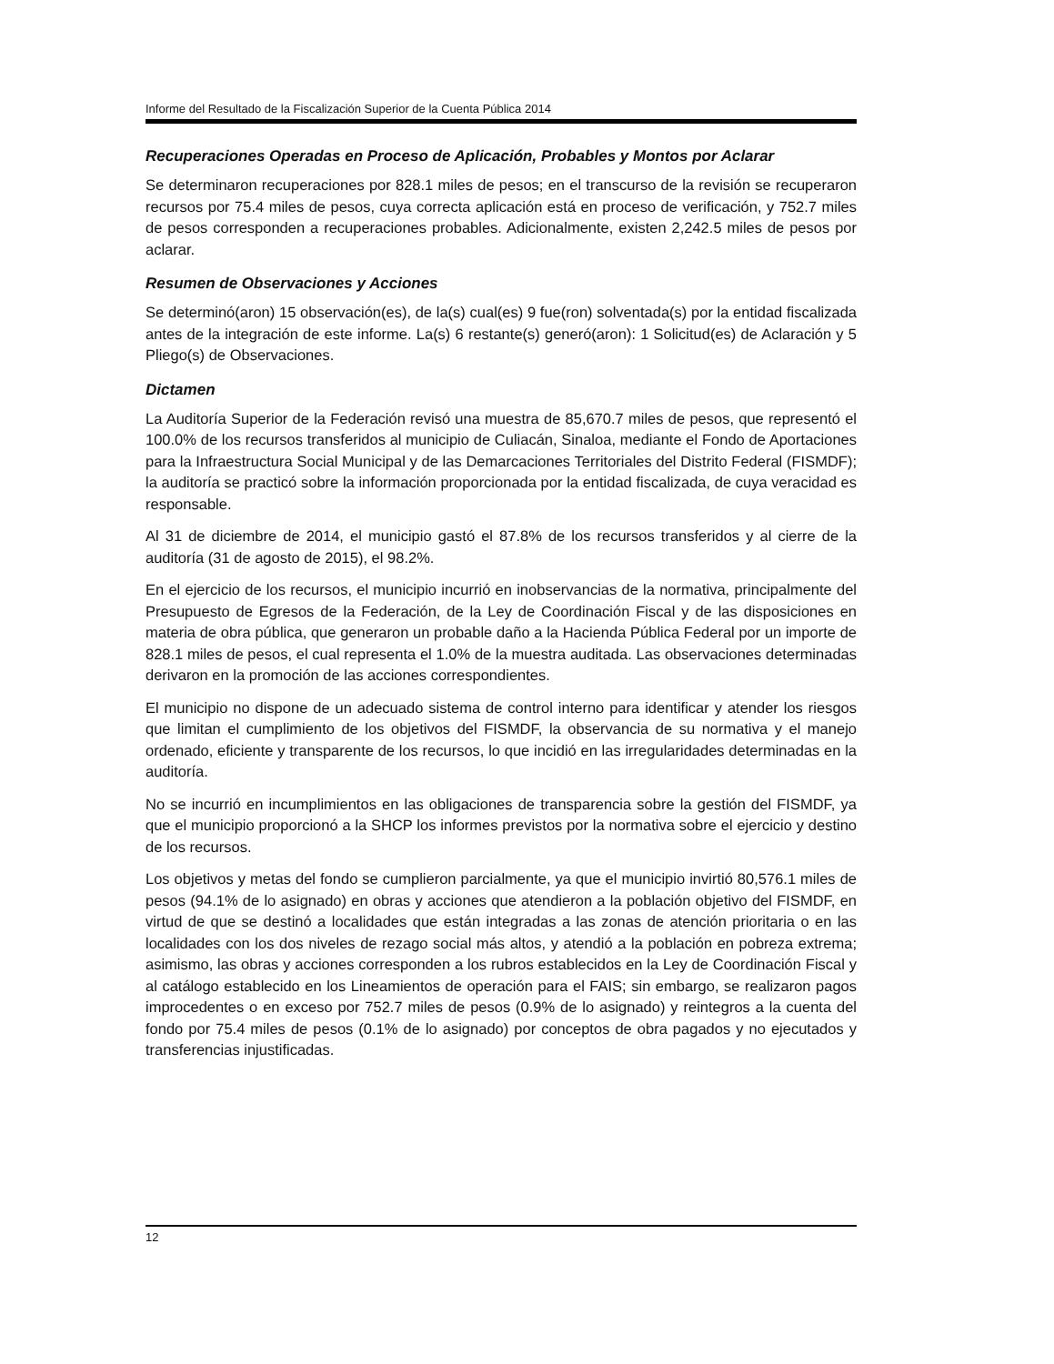Informe del Resultado de la Fiscalización Superior de la Cuenta Pública 2014
Recuperaciones Operadas en Proceso de Aplicación, Probables y Montos por Aclarar
Se determinaron recuperaciones por 828.1 miles de pesos; en el transcurso de la revisión se recuperaron recursos por 75.4 miles de pesos, cuya correcta aplicación está en proceso de verificación, y 752.7 miles de pesos corresponden a recuperaciones probables. Adicionalmente, existen 2,242.5 miles de pesos por aclarar.
Resumen de Observaciones y Acciones
Se determinó(aron) 15 observación(es), de la(s) cual(es) 9 fue(ron) solventada(s) por la entidad fiscalizada antes de la integración de este informe. La(s) 6 restante(s) generó(aron): 1 Solicitud(es) de Aclaración y 5 Pliego(s) de Observaciones.
Dictamen
La Auditoría Superior de la Federación revisó una muestra de 85,670.7 miles de pesos, que representó el 100.0% de los recursos transferidos al municipio de Culiacán, Sinaloa, mediante el Fondo de Aportaciones para la Infraestructura Social Municipal y de las Demarcaciones Territoriales del Distrito Federal (FISMDF); la auditoría se practicó sobre la información proporcionada por la entidad fiscalizada, de cuya veracidad es responsable.
Al 31 de diciembre de 2014, el municipio gastó el 87.8% de los recursos transferidos y al cierre de la auditoría (31 de agosto de 2015), el 98.2%.
En el ejercicio de los recursos, el municipio incurrió en inobservancias de la normativa, principalmente del Presupuesto de Egresos de la Federación, de la Ley de Coordinación Fiscal y de las disposiciones en materia de obra pública, que generaron un probable daño a la Hacienda Pública Federal por un importe de 828.1 miles de pesos, el cual representa el 1.0% de la muestra auditada. Las observaciones determinadas derivaron en la promoción de las acciones correspondientes.
El municipio no dispone de un adecuado sistema de control interno para identificar y atender los riesgos que limitan el cumplimiento de los objetivos del FISMDF, la observancia de su normativa y el manejo ordenado, eficiente y transparente de los recursos, lo que incidió en las irregularidades determinadas en la auditoría.
No se incurrió en incumplimientos en las obligaciones de transparencia sobre la gestión del FISMDF, ya que el municipio proporcionó a la SHCP los informes previstos por la normativa sobre el ejercicio y destino de los recursos.
Los objetivos y metas del fondo se cumplieron parcialmente, ya que el municipio invirtió 80,576.1 miles de pesos (94.1% de lo asignado) en obras y acciones que atendieron a la población objetivo del FISMDF, en virtud de que se destinó a localidades que están integradas a las zonas de atención prioritaria o en las localidades con los dos niveles de rezago social más altos, y atendió a la población en pobreza extrema; asimismo, las obras y acciones corresponden a los rubros establecidos en la Ley de Coordinación Fiscal y al catálogo establecido en los Lineamientos de operación para el FAIS; sin embargo, se realizaron pagos improcedentes o en exceso por 752.7 miles de pesos (0.9% de lo asignado) y reintegros a la cuenta del fondo por 75.4 miles de pesos (0.1% de lo asignado) por conceptos de obra pagados y no ejecutados y transferencias injustificadas.
12